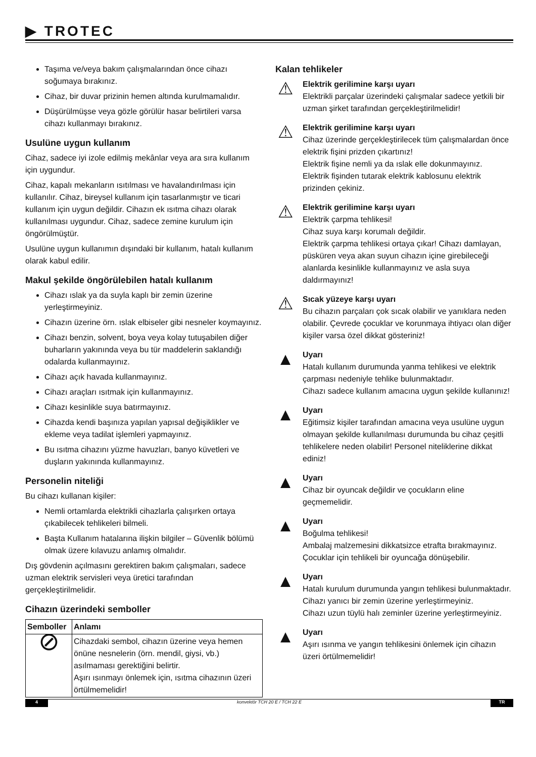▶ TROTEC
Taşıma ve/veya bakım çalışmalarından önce cihazı soğumaya bırakınız.
Cihaz, bir duvar prizinin hemen altında kurulmamalıdır.
Düşürülmüşse veya gözle görülür hasar belirtileri varsa cihazı kullanmayı bırakınız.
Usulüne uygun kullanım
Cihaz, sadece iyi izole edilmiş mekânlar veya ara sıra kullanım için uygundur.
Cihaz, kapalı mekanların ısıtılması ve havalandırılması için kullanılır. Cihaz, bireysel kullanım için tasarlanmıştır ve ticari kullanım için uygun değildir. Cihazın ek ısıtma cihazı olarak kullanılması uygundur. Cihaz, sadece zemine kurulum için öngörülmüştür.
Usulüne uygun kullanımın dışındaki bir kullanım, hatalı kullanım olarak kabul edilir.
Makul şekilde öngörülebilen hatalı kullanım
Cihazı ıslak ya da suyla kaplı bir zemin üzerine yerleştirmeyiniz.
Cihazın üzerine örn. ıslak elbiseler gibi nesneler koymayınız.
Cihazı benzin, solvent, boya veya kolay tutuşabilen diğer buharların yakınında veya bu tür maddelerin saklandığı odalarda kullanmayınız.
Cihazı açık havada kullanmayınız.
Cihazı araçları ısıtmak için kullanmayınız.
Cihazı kesinlikle suya batırmayınız.
Cihazda kendi başınıza yapılan yapısal değişiklikler ve ekleme veya tadilat işlemleri yapmayınız.
Bu ısıtma cihazını yüzme havuzları, banyo küvetleri ve duşların yakınında kullanmayınız.
Personelin niteliği
Bu cihazı kullanan kişiler:
Nemli ortamlarda elektrikli cihazlarla çalışırken ortaya çıkabilecek tehlikeleri bilmeli.
Başta Kullanım hatalarına ilişkin bilgiler – Güvenlik bölümü olmak üzere kılavuzu anlamış olmalıdır.
Dış gövdenin açılmasını gerektiren bakım çalışmaları, sadece uzman elektrik servisleri veya üretici tarafından gerçekleştirilmelidir.
Cihazın üzerindeki semboller
| Semboller | Anlamı |
| --- | --- |
| ⊘ | Cihazdaki sembol, cihazın üzerine veya hemen önüne nesnelerin (örn. mendil, giysi, vb.) asılmaması gerektiğini belirtir. Aşırı ısınmayı önlemek için, ısıtma cihazının üzeri örtülmemelidir! |
Kalan tehlikeler
⚠
Elektrik gerilimine karşı uyarı
Elektrikli parçalar üzerindeki çalışmalar sadece yetkili bir uzman şirket tarafından gerçekleştirilmelidir!
⚠
Elektrik gerilimine karşı uyarı
Cihaz üzerinde gerçekleştirilecek tüm çalışmalardan önce elektrik fişini prizden çıkartınız!
Elektrik fişine nemli ya da ıslak elle dokunmayınız.
Elektrik fişinden tutarak elektrik kablosunu elektrik prizinden çekiniz.
⚠
Elektrik gerilimine karşı uyarı
Elektrik çarpma tehlikesi!
Cihaz suya karşı korumalı değildir.
Elektrik çarpma tehlikesi ortaya çıkar! Cihazı damlayan, püsküren veya akan suyun cihazın içine girebileceği alanlarda kesinlikle kullanmayınız ve asla suya daldırmayınız!
⚠
Sıcak yüzeye karşı uyarı
Bu cihazın parçaları çok sıcak olabilir ve yanıklara neden olabilir. Çevrede çocuklar ve korunmaya ihtiyacı olan diğer kişiler varsa özel dikkat gösteriniz!
▲
Uyarı
Hatalı kullanım durumunda yanma tehlikesi ve elektrik çarpması nedeniyle tehlike bulunmaktadır.
Cihazı sadece kullanım amacına uygun şekilde kullanınız!
▲
Uyarı
Eğitimsiz kişiler tarafından amacına veya usulüne uygun olmayan şekilde kullanılması durumunda bu cihaz çeşitli tehlikelere neden olabilir! Personel niteliklerine dikkat ediniz!
▲
Uyarı
Cihaz bir oyuncak değildir ve çocukların eline geçmemelidir.
▲
Uyarı
Boğulma tehlikesi!
Ambalaj malzemesini dikkatsizce etrafta bırakmayınız. Çocuklar için tehlikeli bir oyuncağa dönüşebilir.
▲
Uyarı
Hatalı kurulum durumunda yangın tehlikesi bulunmaktadır.
Cihazı yanıcı bir zemin üzerine yerleştirmeyiniz.
Cihazı uzun tüylü halı zeminler üzerine yerleştirmeyiniz.
▲
Uyarı
Aşırı ısınma ve yangın tehlikesini önlemek için cihazın üzeri örtülmemelidir!
4 konvektör TCH 20 E / TCH 22 E TR